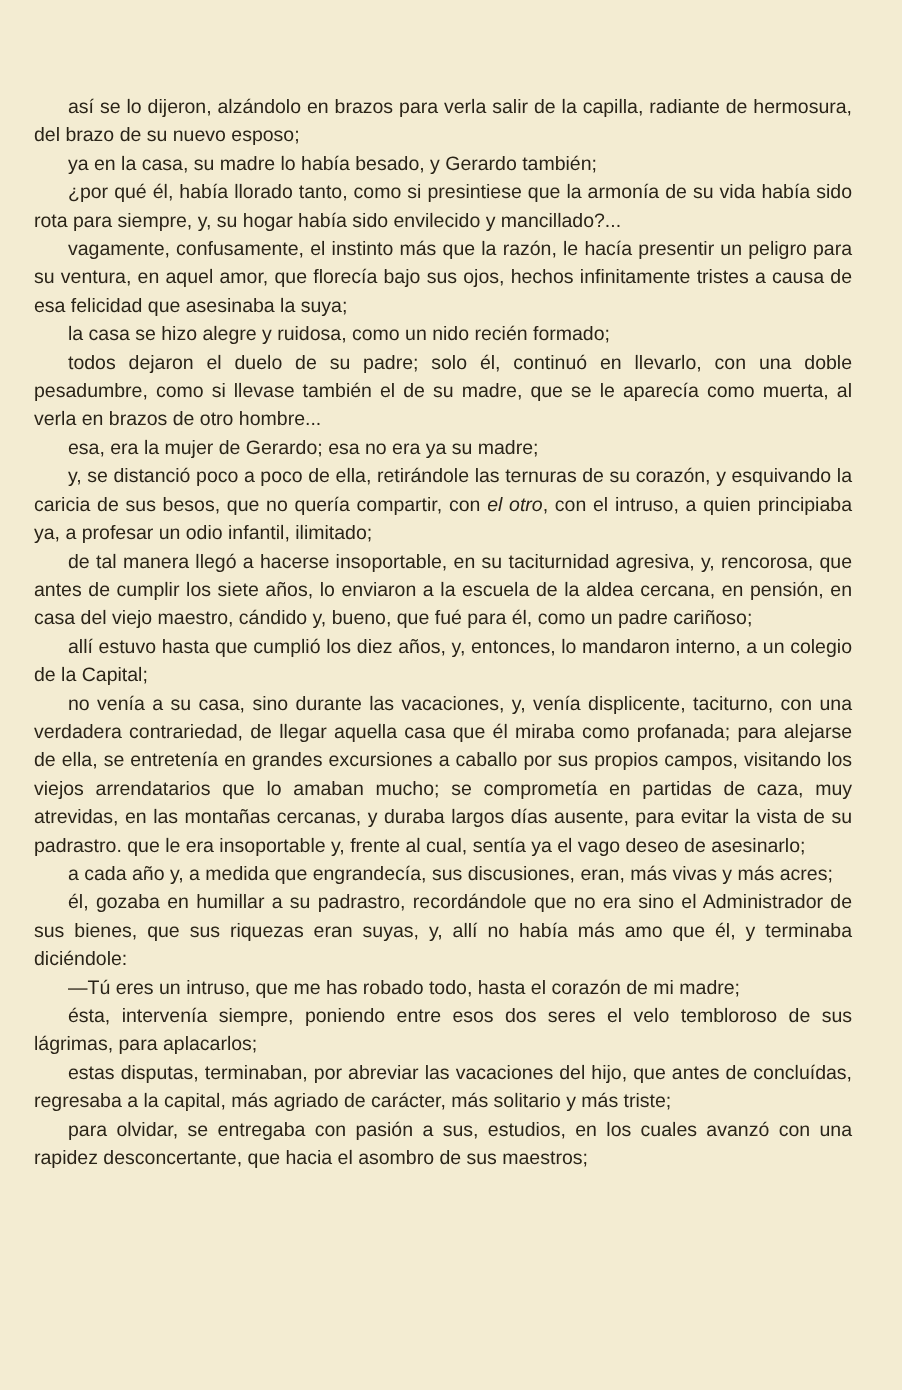así se lo dijeron, alzándolo en brazos para verla salir de la capilla, radiante de hermosura, del brazo de su nuevo esposo;
ya en la casa, su madre lo había besado, y Gerardo también;
¿por qué él, había llorado tanto, como si presintiese que la armonía de su vida había sido rota para siempre, y, su hogar había sido envilecido y mancillado?...
vagamente, confusamente, el instinto más que la razón, le hacía presentir un peligro para su ventura, en aquel amor, que florecía bajo sus ojos, hechos infinitamente tristes a causa de esa felicidad que asesinaba la suya;
la casa se hizo alegre y ruidosa, como un nido recién formado;
todos dejaron el duelo de su padre; solo él, continuó en llevarlo, con una doble pesadumbre, como si llevase también el de su madre, que se le aparecía como muerta, al verla en brazos de otro hombre...
esa, era la mujer de Gerardo; esa no era ya su madre;
y, se distanció poco a poco de ella, retirándole las ternuras de su corazón, y esquivando la caricia de sus besos, que no quería compartir, con el otro, con el intruso, a quien principiaba ya, a profesar un odio infantil, ilimitado;
de tal manera llegó a hacerse insoportable, en su taciturnidad agresiva, y, rencorosa, que antes de cumplir los siete años, lo enviaron a la escuela de la aldea cercana, en pensión, en casa del viejo maestro, cándido y, bueno, que fué para él, como un padre cariñoso;
allí estuvo hasta que cumplió los diez años, y, entonces, lo mandaron interno, a un colegio de la Capital;
no venía a su casa, sino durante las vacaciones, y, venía displicente, taciturno, con una verdadera contrariedad, de llegar aquella casa que él miraba como profanada; para alejarse de ella, se entretenía en grandes excursiones a caballo por sus propios campos, visitando los viejos arrendatarios que lo amaban mucho; se comprometía en partidas de caza, muy atrevidas, en las montañas cercanas, y duraba largos días ausente, para evitar la vista de su padrastro. que le era insoportable y, frente al cual, sentía ya el vago deseo de asesinarlo;
a cada año y, a medida que engrandecía, sus discusiones, eran, más vivas y más acres;
él, gozaba en humillar a su padrastro, recordándole que no era sino el Administrador de sus bienes, que sus riquezas eran suyas, y, allí no había más amo que él, y terminaba diciéndole:
—Tú eres un intruso, que me has robado todo, hasta el corazón de mi madre;
ésta, intervenía siempre, poniendo entre esos dos seres el velo tembloroso de sus lágrimas, para aplacarlos;
estas disputas, terminaban, por abreviar las vacaciones del hijo, que antes de concluídas, regresaba a la capital, más agriado de carácter, más solitario y más triste;
para olvidar, se entregaba con pasión a sus, estudios, en los cuales avanzó con una rapidez desconcertante, que hacia el asombro de sus maestros;